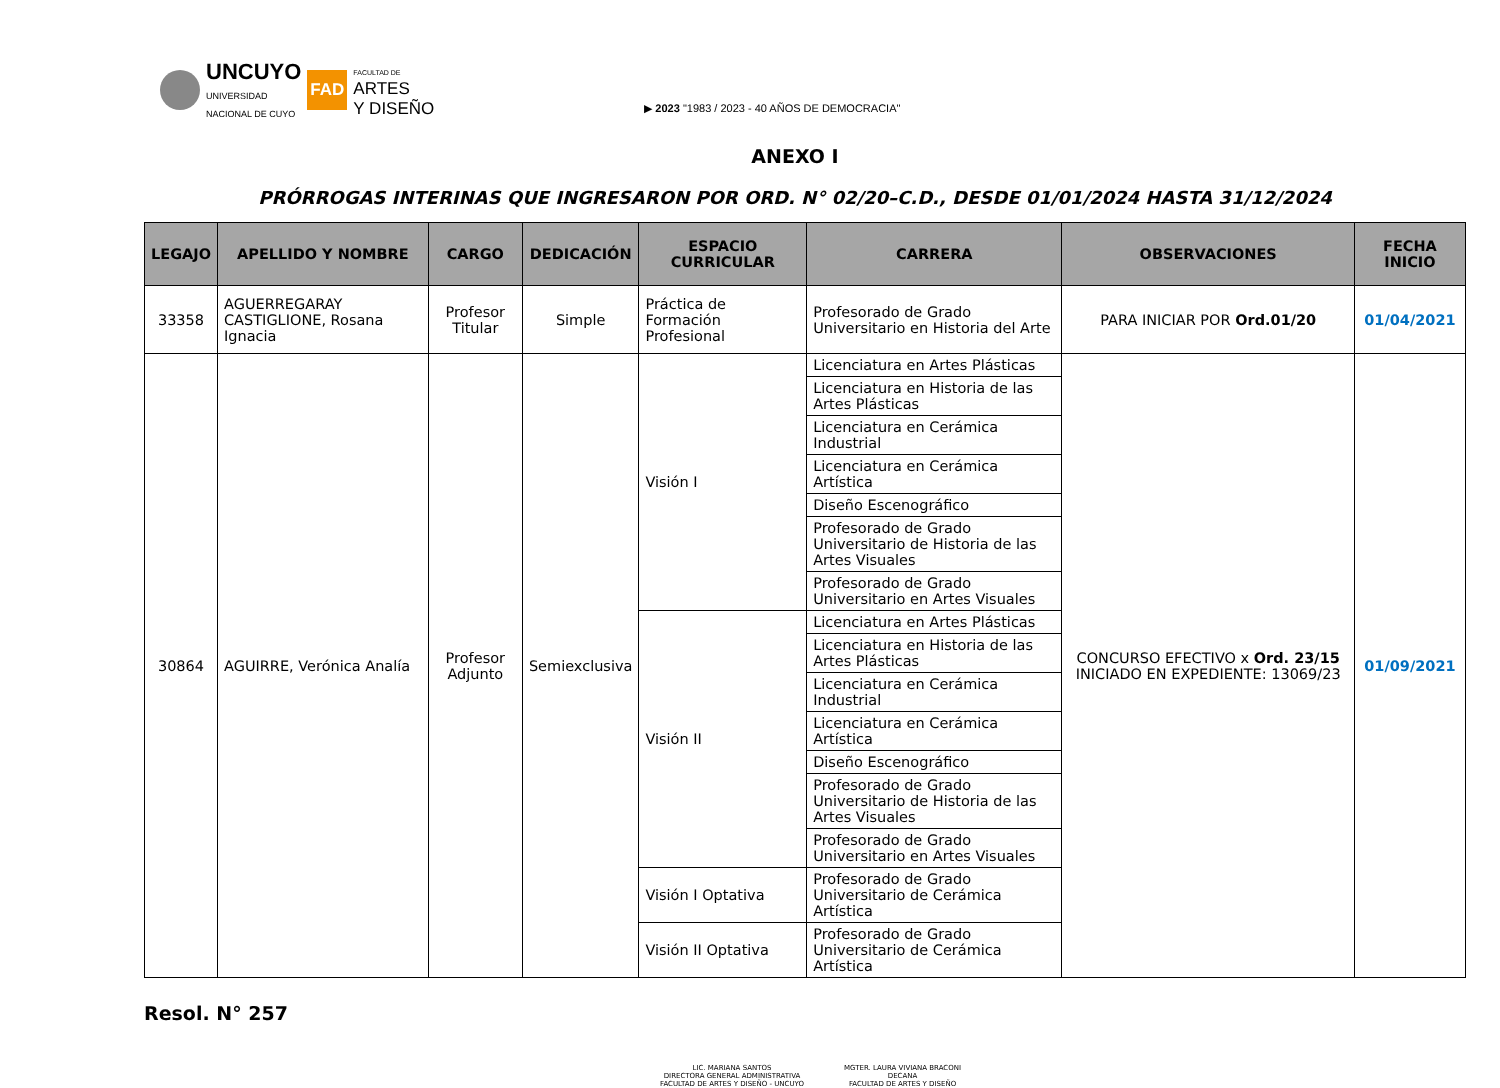UNCUYO
UNIVERSIDAD
NACIONAL DE CUYO
FAD
FACULTAD DE
ARTES
Y DISEÑO
▶ 2023 "1983 / 2023 - 40 AÑOS DE DEMOCRACIA"
ANEXO I
PRÓRROGAS INTERINAS QUE INGRESARON POR ORD. N° 02/20–C.D., DESDE 01/01/2024 HASTA 31/12/2024
| LEGAJO | APELLIDO Y NOMBRE | CARGO | DEDICACIÓN | ESPACIO CURRICULAR | CARRERA | OBSERVACIONES | FECHA INICIO |
| --- | --- | --- | --- | --- | --- | --- | --- |
| 33358 | AGUERREGARAY CASTIGLIONE, Rosana Ignacia | Profesor Titular | Simple | Práctica de Formación Profesional | Profesorado de Grado Universitario en Historia del Arte | PARA INICIAR POR Ord.01/20 | 01/04/2021 |
| 30864 | AGUIRRE, Verónica Analía | Profesor Adjunto | Semiexclusiva | Visión I | Licenciatura en Artes Plásticas | CONCURSO EFECTIVO x Ord. 23/15 INICIADO EN EXPEDIENTE: 13069/23 | 01/09/2021 |
| | | | | | Licenciatura en Historia de las Artes Plásticas | | |
| | | | | | Licenciatura en Cerámica Industrial | | |
| | | | | | Licenciatura en Cerámica Artística | | |
| | | | | | Diseño Escenográfico | | |
| | | | | | Profesorado de Grado Universitario de Historia de las Artes Visuales | | |
| | | | | | Profesorado de Grado Universitario en Artes Visuales | | |
| | | | | Visión II | Licenciatura en Artes Plásticas | | |
| | | | | | Licenciatura en Historia de las Artes Plásticas | | |
| | | | | | Licenciatura en Cerámica Industrial | | |
| | | | | | Licenciatura en Cerámica Artística | | |
| | | | | | Diseño Escenográfico | | |
| | | | | | Profesorado de Grado Universitario de Historia de las Artes Visuales | | |
| | | | | | Profesorado de Grado Universitario en Artes Visuales | | |
| | | | | Visión I Optativa | Profesorado de Grado Universitario de Cerámica Artística | | |
| | | | | Visión II Optativa | Profesorado de Grado Universitario de Cerámica Artística | | |
Resol. N° 257
LIC. MARIANA SANTOS
DIRECTORA GENERAL ADMINISTRATIVA
FACULTAD DE ARTES Y DISEÑO - UNCUYO
MGTER. LAURA VIVIANA BRACONI
DECANA
FACULTAD DE ARTES Y DISEÑO